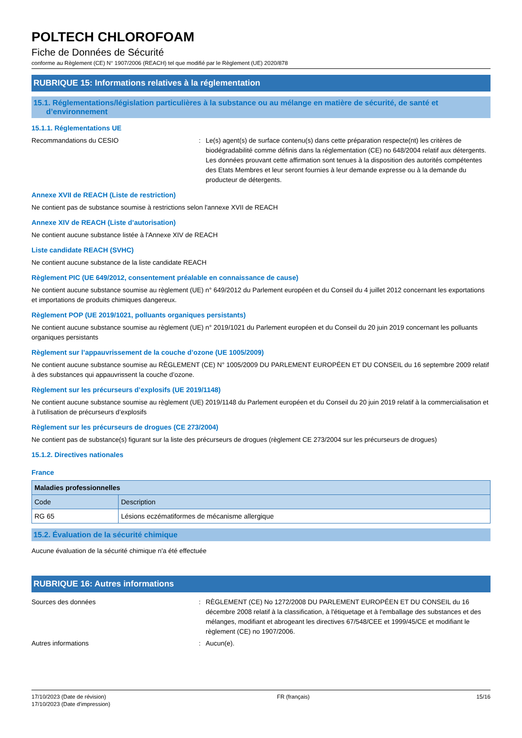POLTECH CHLOROFOAM
Fiche de Données de Sécurité
conforme au Règlement (CE) N° 1907/2006 (REACH) tel que modifié par le Règlement (UE) 2020/878
RUBRIQUE 15: Informations relatives à la réglementation
15.1. Réglementations/législation particulières à la substance ou au mélange en matière de sécurité, de santé et
d’environnement
15.1.1. Réglementations UE
Recommandations du CESIO : Le(s) agent(s) de surface contenu(s) dans cette préparation respecte(nt) les critères de biodégradabilité comme définis dans la réglementation (CE) no 648/2004 relatif aux détergents. Les données prouvant cette affirmation sont tenues à la disposition des autorités compétentes des Etats Membres et leur seront fournies à leur demande expresse ou à la demande du producteur de détergents.
Annexe XVII de REACH (Liste de restriction)
Ne contient pas de substance soumise à restrictions selon l'annexe XVII de REACH
Annexe XIV de REACH (Liste d’autorisation)
Ne contient aucune substance listée à l'Annexe XIV de REACH
Liste candidate REACH (SVHC)
Ne contient aucune substance de la liste candidate REACH
Règlement PIC (UE 649/2012, consentement préalable en connaissance de cause)
Ne contient aucune substance soumise au règlement (UE) n° 649/2012 du Parlement européen et du Conseil du 4 juillet 2012 concernant les exportations et importations de produits chimiques dangereux.
Règlement POP (UE 2019/1021, polluants organiques persistants)
Ne contient aucune substance soumise au règlement (UE) n° 2019/1021 du Parlement européen et du Conseil du 20 juin 2019 concernant les polluants organiques persistants
Règlement sur l’appauvrissement de la couche d’ozone (UE 1005/2009)
Ne contient aucune substance soumise au RÈGLEMENT (CE) N° 1005/2009 DU PARLEMENT EUROPÉEN ET DU CONSEIL du 16 septembre 2009 relatif à des substances qui appauvrissent la couche d’ozone.
Règlement sur les précurseurs d’explosifs (UE 2019/1148)
Ne contient aucune substance soumise au règlement (UE) 2019/1148 du Parlement européen et du Conseil du 20 juin 2019 relatif à la commercialisation et à l’utilisation de précurseurs d’explosifs
Règlement sur les précurseurs de drogues (CE 273/2004)
Ne contient pas de substance(s) figurant sur la liste des précurseurs de drogues (règlement CE 273/2004 sur les précurseurs de drogues)
15.1.2. Directives nationales
France
| Maladies professionnelles | |
| --- | --- |
| Code | Description |
| RG 65 | Lésions eczématiformes de mécanisme allergique |
15.2. Évaluation de la sécurité chimique
Aucune évaluation de la sécurité chimique n'a été effectuée
RUBRIQUE 16: Autres informations
Sources des données : RÈGLEMENT (CE) No 1272/2008 DU PARLEMENT EUROPÉEN ET DU CONSEIL du 16 décembre 2008 relatif à la classification, à l'étiquetage et à l'emballage des substances et des mélanges, modifiant et abrogeant les directives 67/548/CEE et 1999/45/CE et modifiant le règlement (CE) no 1907/2006.
Autres informations : Aucun(e).
17/10/2023 (Date de révision)
17/10/2023 (Date d'impression)
FR (français) 15/16